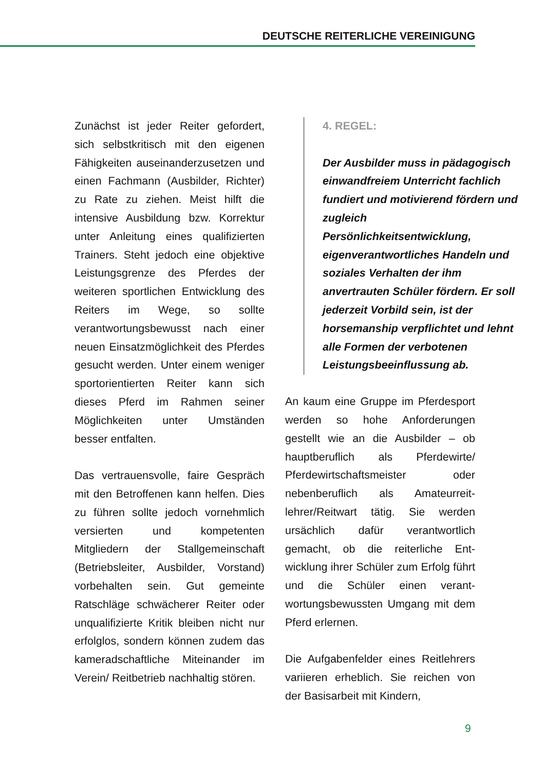DEUTSCHE REITERLICHE VEREINIGUNG
Zunächst ist jeder Reiter gefordert, sich selbstkritisch mit den eigenen Fähigkeiten auseinanderzusetzen und einen Fachmann (Ausbilder, Richter) zu Rate zu ziehen. Meist hilft die intensive Ausbildung bzw. Korrektur unter Anleitung eines qualifizierten Trainers. Steht jedoch eine objektive Leistungsgrenze des Pferdes der weiteren sportlichen Entwicklung des Reiters im Wege, so sollte verantwortungsbewusst nach einer neuen Einsatzmöglich­keit des Pferdes gesucht werden. Unter einem weniger sportorien­tierten Reiter kann sich dieses Pferd im Rahmen seiner Möglichkeiten unter Umständen besser entfalten.
Das vertrauensvolle, faire Gespräch mit den Betroffenen kann helfen. Dies zu führen sollte jedoch vor­nehmlich versierten und kompe­tenten Mitgliedern der Stallgemein­schaft (Betriebsleiter, Ausbilder, Vorstand) vorbehalten sein. Gut gemeinte Ratschläge schwächerer Reiter oder unqualifizierte Kritik bleiben nicht nur erfolglos, son­dern können zudem das kamerad­schaftliche Miteinander im Verein/ Reitbetrieb nachhaltig stören.
4. REGEL:
Der Ausbilder muss in pädagogisch einwandfreiem Unterricht fachlich fundiert und motivierend fördern und zugleich Persönlichkeitsentwicklung, eigenverantwortliches Handeln und soziales Verhalten der ihm anvertrauten Schüler fördern. Er soll jederzeit Vorbild sein, ist der horsemanship verpflichtet und lehnt alle Formen der verbotenen Leistungsbeeinflussung ab.
An kaum eine Gruppe im Pferde­sport werden so hohe Anforde­rungen gestellt wie an die Ausbilder – ob hauptberuflich als Pferdewirte/ Pferdewirtschaftsmeister oder nebenberuflich als Amateurreit­lehrer/Reitwart tätig. Sie werden ursächlich dafür verantwortlich gemacht, ob die reiterliche Ent­wicklung ihrer Schüler zum Erfolg führt und die Schüler einen verant­wortungsbewussten Umgang mit dem Pferd erlernen.
Die Aufgabenfelder eines Reitleh­rers variieren erheblich. Sie reichen von der Basisarbeit mit Kindern,
9